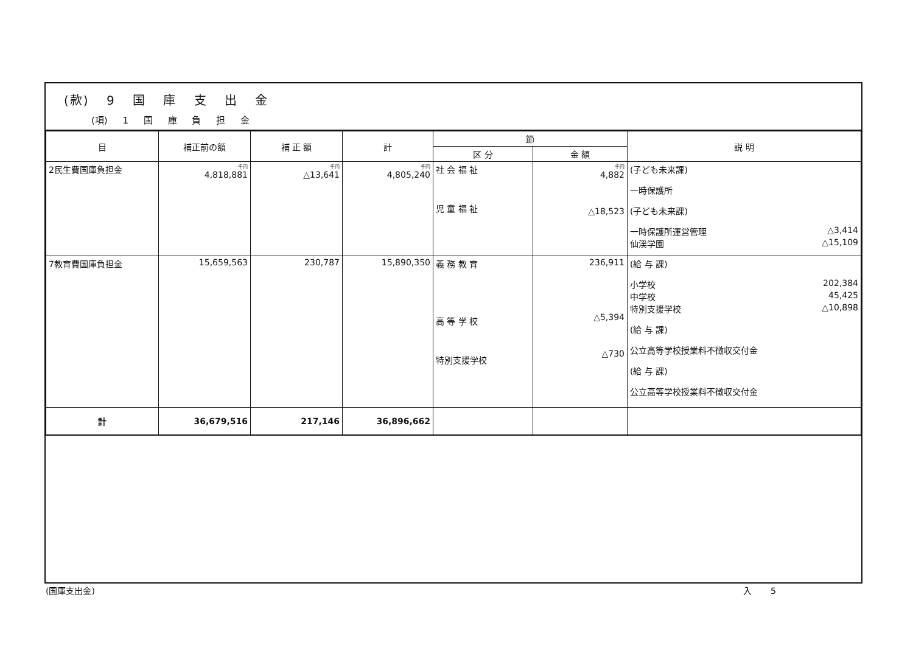(款) 9 国 庫 支 出 金
(項) 1 国 庫 負 担 金
| 目 | 補正前の額 | 補 正 額 | 計 | 節 | | 説 明 |
| --- | --- | --- | --- | --- | --- | --- |
| | | | | 区 分 | 金 額 | |
| 2民生費国庫負担金 | 千円 4,818,881 | 千円 △13,641 | 千円 4,805,240 | 社 会 福 祉 児 童 福 祉 | 千円 4,882 △18,523 | (子ども未来課) 一時保護所 (子ども未来課) 一時保護所運営管理 △3,414 仙渓学園 △15,109 |
| 7教育費国庫負担金 | 15,659,563 | 230,787 | 15,890,350 | 義 務 教 育 高 等 学 校 特別支援学校 | 236,911 △5,394 △730 | (給 与 課) 小学校 202,384 中学校 45,425 特別支援学校 △10,898 (給 与 課) 公立高等学校授業料不徴収交付金 (給 与 課) 公立高等学校授業料不徴収交付金 |
| 計 | 36,679,516 | 217,146 | 36,896,662 | | | |
(国庫支出金) 入 5